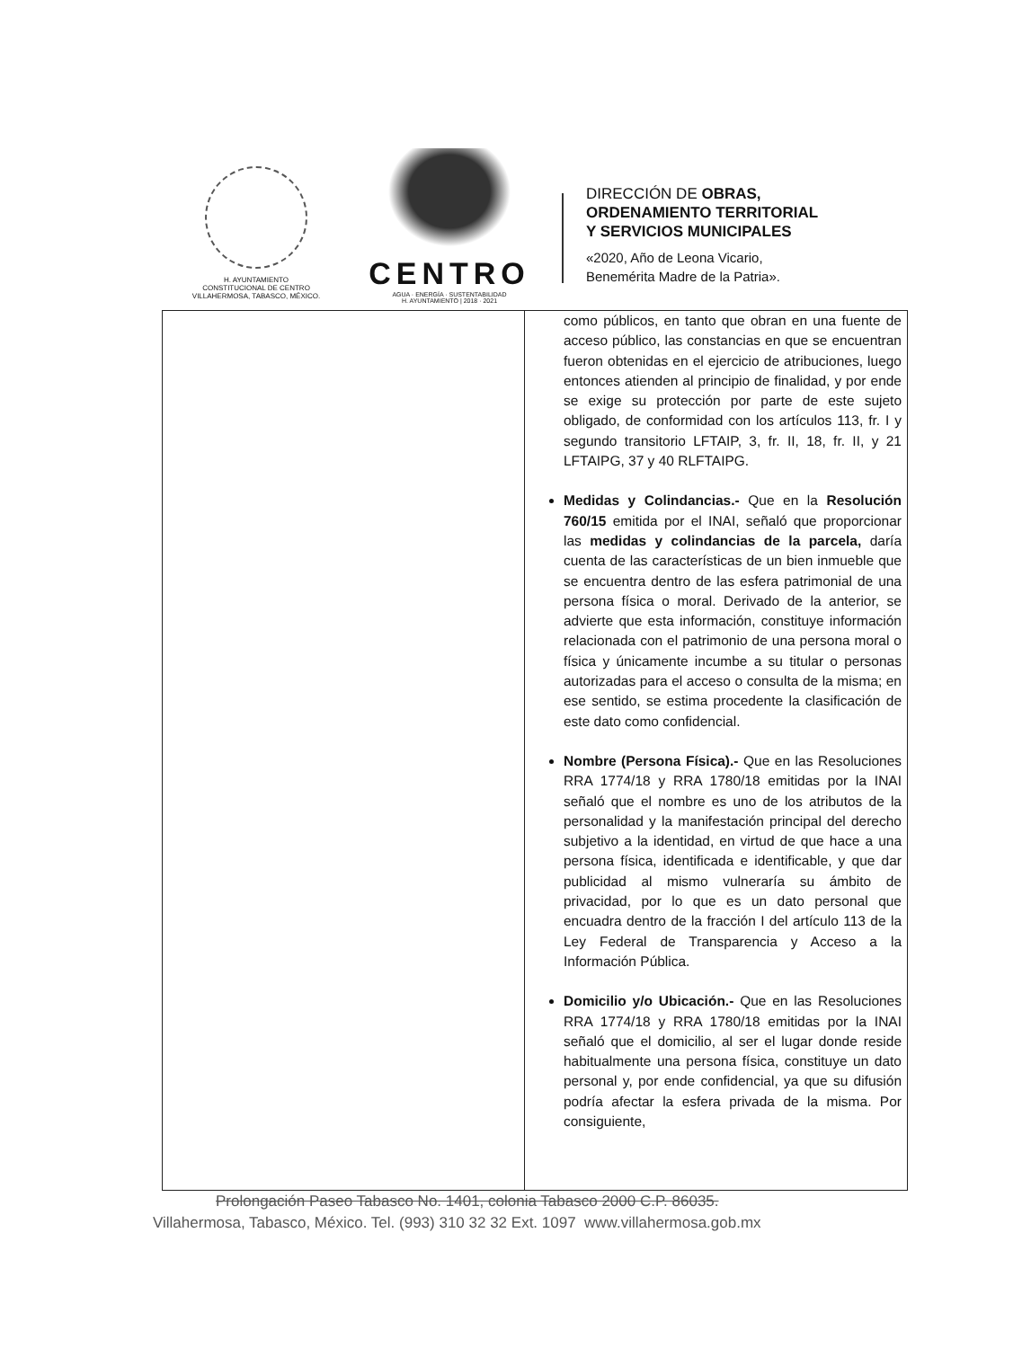H. AYUNTAMIENTO
CONSTITUCIONAL DE CENTRO
VILLAHERMOSA, TABASCO, MÉXICO.
CENTRO
AGUA · ENERGÍA · SUSTENTABILIDAD
H. AYUNTAMIENTO | 2018 · 2021
DIRECCIÓN DE OBRAS,
ORDENAMIENTO TERRITORIAL
Y SERVICIOS MUNICIPALES
«2020, Año de Leona Vicario,
Benemérita Madre de la Patria».
| | como públicos, en tanto que obran en una fuente de acceso público, las constancias en que se encuentran fueron obtenidas en el ejercicio de atribuciones, luego entonces atienden al principio de finalidad, y por ende se exige su protección por parte de este sujeto obligado, de conformidad con los artículos 113, fr. I y segundo transitorio LFTAIP, 3, fr. II, 18, fr. II, y 21 LFTAIPG, 37 y 40 RLFTAIPG. Medidas y Colindancias.- Que en la Resolución 760/15 emitida por el INAI, señaló que proporcionar las medidas y colindancias de la parcela, daría cuenta de las características de un bien inmueble que se encuentra dentro de las esfera patrimonial de una persona física o moral. Derivado de la anterior, se advierte que esta información, constituye información relacionada con el patrimonio de una persona moral o física y únicamente incumbe a su titular o personas autorizadas para el acceso o consulta de la misma; en ese sentido, se estima procedente la clasificación de este dato como confidencial. Nombre (Persona Física).- Que en las Resoluciones RRA 1774/18 y RRA 1780/18 emitidas por la INAI señaló que el nombre es uno de los atributos de la personalidad y la manifestación principal del derecho subjetivo a la identidad, en virtud de que hace a una persona física, identificada e identificable, y que dar publicidad al mismo vulneraría su ámbito de privacidad, por lo que es un dato personal que encuadra dentro de la fracción I del artículo 113 de la Ley Federal de Transparencia y Acceso a la Información Pública. Domicilio y/o Ubicación.- Que en las Resoluciones RRA 1774/18 y RRA 1780/18 emitidas por la INAI señaló que el domicilio, al ser el lugar donde reside habitualmente una persona física, constituye un dato personal y, por ende confidencial, ya que su difusión podría afectar la esfera privada de la misma. Por consiguiente, |
Prolongación Paseo Tabasco No. 1401, colonia Tabasco 2000 C.P. 86035.
Villahermosa, Tabasco, México. Tel. (993) 310 32 32 Ext. 1097 www.villahermosa.gob.mx